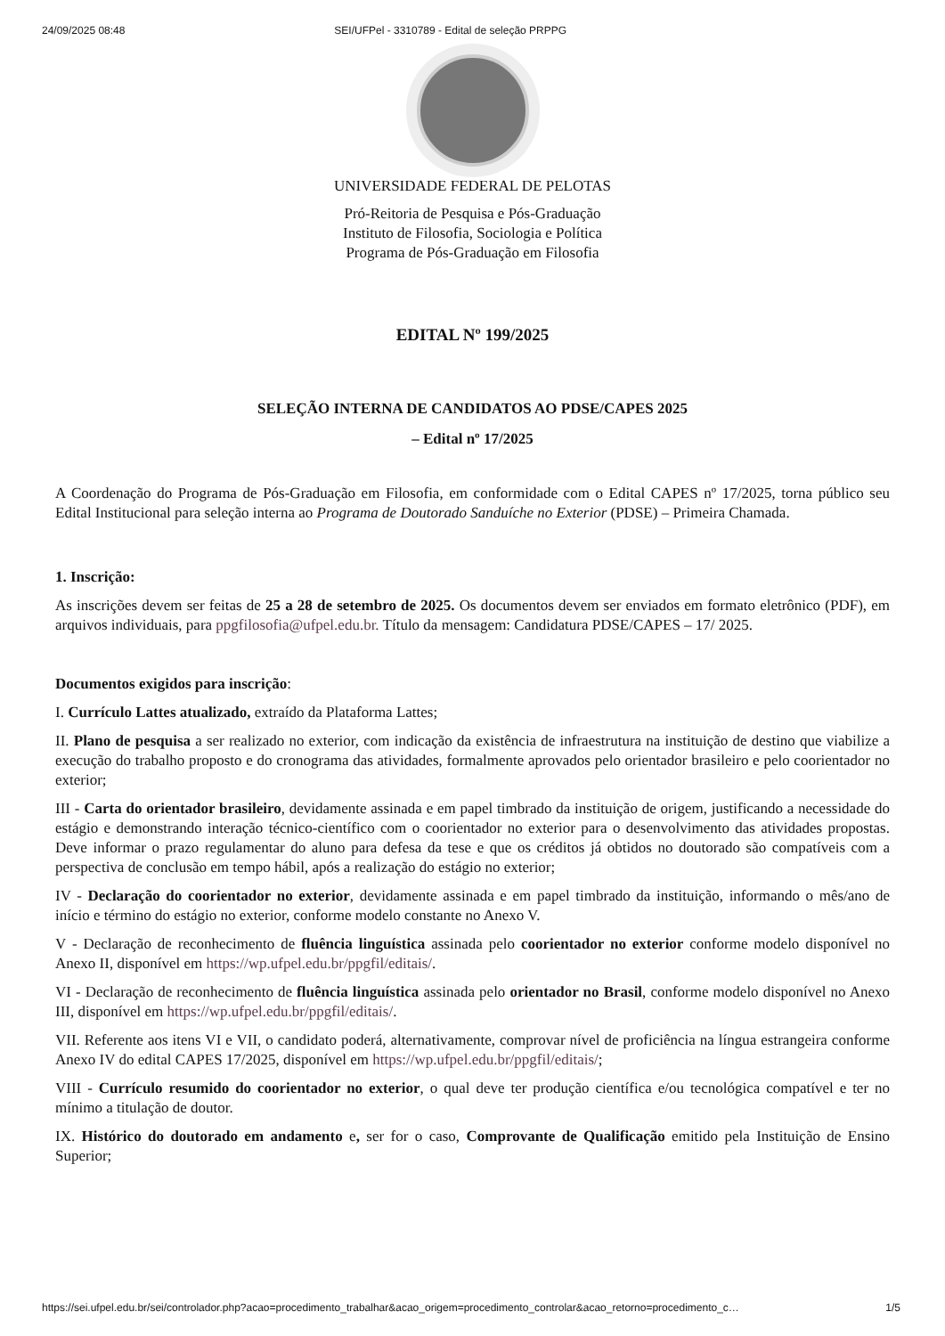24/09/2025 08:48 SEI/UFPel - 3310789 - Edital de seleção PRPPG
UNIVERSIDADE FEDERAL DE PELOTAS
Pró-Reitoria de Pesquisa e Pós-Graduação
Instituto de Filosofia, Sociologia e Política
Programa de Pós-Graduação em Filosofia
EDITAL Nº 199/2025
SELEÇÃO INTERNA DE CANDIDATOS AO PDSE/CAPES 2025
– Edital nº 17/2025
A Coordenação do Programa de Pós-Graduação em Filosofia, em conformidade com o Edital CAPES nº 17/2025, torna público seu Edital Institucional para seleção interna ao Programa de Doutorado Sanduíche no Exterior (PDSE) – Primeira Chamada.
1. Inscrição:
As inscrições devem ser feitas de 25 a 28 de setembro de 2025. Os documentos devem ser enviados em formato eletrônico (PDF), em arquivos individuais, para ppgfilosofia@ufpel.edu.br. Título da mensagem: Candidatura PDSE/CAPES – 17/ 2025.
Documentos exigidos para inscrição:
I. Currículo Lattes atualizado, extraído da Plataforma Lattes;
II. Plano de pesquisa a ser realizado no exterior, com indicação da existência de infraestrutura na instituição de destino que viabilize a execução do trabalho proposto e do cronograma das atividades, formalmente aprovados pelo orientador brasileiro e pelo coorientador no exterior;
III - Carta do orientador brasileiro, devidamente assinada e em papel timbrado da instituição de origem, justificando a necessidade do estágio e demonstrando interação técnico-científico com o coorientador no exterior para o desenvolvimento das atividades propostas. Deve informar o prazo regulamentar do aluno para defesa da tese e que os créditos já obtidos no doutorado são compatíveis com a perspectiva de conclusão em tempo hábil, após a realização do estágio no exterior;
IV - Declaração do coorientador no exterior, devidamente assinada e em papel timbrado da instituição, informando o mês/ano de início e término do estágio no exterior, conforme modelo constante no Anexo V.
V - Declaração de reconhecimento de fluência linguística assinada pelo coorientador no exterior conforme modelo disponível no Anexo II, disponível em https://wp.ufpel.edu.br/ppgfil/editais/.
VI - Declaração de reconhecimento de fluência linguística assinada pelo orientador no Brasil, conforme modelo disponível no Anexo III, disponível em https://wp.ufpel.edu.br/ppgfil/editais/.
VII. Referente aos itens VI e VII, o candidato poderá, alternativamente, comprovar nível de proficiência na língua estrangeira conforme Anexo IV do edital CAPES 17/2025, disponível em https://wp.ufpel.edu.br/ppgfil/editais/;
VIII - Currículo resumido do coorientador no exterior, o qual deve ter produção científica e/ou tecnológica compatível e ter no mínimo a titulação de doutor.
IX. Histórico do doutorado em andamento e, ser for o caso, Comprovante de Qualificação emitido pela Instituição de Ensino Superior;
https://sei.ufpel.edu.br/sei/controlador.php?acao=procedimento_trabalhar&acao_origem=procedimento_controlar&acao_retorno=procedimento_c… 1/5